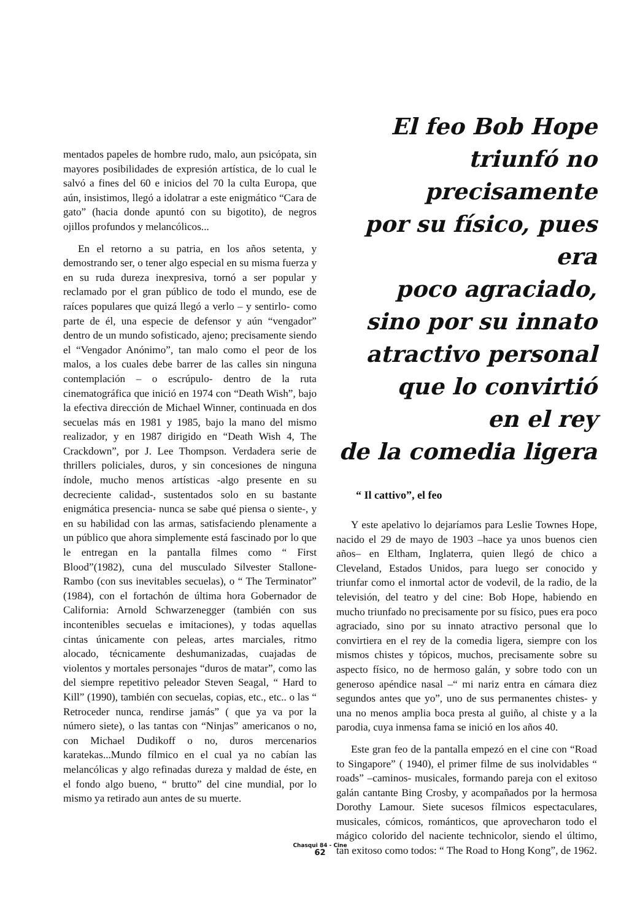mentados papeles de hombre rudo, malo, aun psicópata, sin mayores posibilidades de expresión artística, de lo cual le salvó a fines del 60 e inicios del 70 la culta Europa, que aún, insistimos, llegó a idolatrar a este enigmático “Cara de gato” (hacia donde apuntó con su bigotito), de negros ojillos profundos y melancólicos...
En el retorno a su patria, en los años setenta, y demostrando ser, o tener algo especial en su misma fuerza y en su ruda dureza inexpresiva, tornó a ser popular y reclamado por el gran público de todo el mundo, ese de raíces populares que quizá llegó a verlo – y sentirlo- como parte de él, una especie de defensor y aún “vengador” dentro de un mundo sofisticado, ajeno; precisamente siendo el “Vengador Anónimo”, tan malo como el peor de los malos, a los cuales debe barrer de las calles sin ninguna contemplación – o escrúpulo- dentro de la ruta cinematográfica que inició en 1974 con “Death Wish”, bajo la efectiva dirección de Michael Winner, continuada en dos secuelas más en 1981 y 1985, bajo la mano del mismo realizador, y en 1987 dirigido en “Death Wish 4, The Crackdown”, por J. Lee Thompson. Verdadera serie de thrillers policiales, duros, y sin concesiones de ninguna índole, mucho menos artísticas -algo presente en su decreciente calidad-, sustentados solo en su bastante enigmática presencia- nunca se sabe qué piensa o siente-, y en su habilidad con las armas, satisfaciendo plenamente a un público que ahora simplemente está fascinado por lo que le entregan en la pantalla filmes como “ First Blood”(1982), cuna del musculado Silvester Stallone-Rambo (con sus inevitables secuelas), o “ The Terminator” (1984), con el fortachón de última hora Gobernador de California: Arnold Schwarzenegger (también con sus incontenibles secuelas e imitaciones), y todas aquellas cintas únicamente con peleas, artes marciales, ritmo alocado, técnicamente deshumanizadas, cuajadas de violentos y mortales personajes “duros de matar”, como las del siempre repetitivo peleador Steven Seagal, “ Hard to Kill” (1990), también con secuelas, copias, etc., etc.. o las “ Retroceder nunca, rendirse jamás” ( que ya va por la número siete), o las tantas con “Ninjas” americanos o no, con Michael Dudikoff o no, duros mercenarios karatekas...Mundo fílmico en el cual ya no cabían las melancólicas y algo refinadas dureza y maldad de éste, en el fondo algo bueno, “ brutto” del cine mundial, por lo mismo ya retirado aun antes de su muerte.
El feo Bob Hope
triunfó no precisamente
por su físico, pues era
poco agraciado,
sino por su innato
atractivo personal
que lo convirtió
en el rey
de la comedia ligera
“ Il cattivo”, el feo
Y este apelativo lo dejaríamos para Leslie Townes Hope, nacido el 29 de mayo de 1903 –hace ya unos buenos cien años– en Eltham, Inglaterra, quien llegó de chico a Cleveland, Estados Unidos, para luego ser conocido y triunfar como el inmortal actor de vodevil, de la radio, de la televisión, del teatro y del cine: Bob Hope, habiendo en mucho triunfado no precisamente por su físico, pues era poco agraciado, sino por su innato atractivo personal que lo convirtiera en el rey de la comedia ligera, siempre con los mismos chistes y tópicos, muchos, precisamente sobre su aspecto físico, no de hermoso galán, y sobre todo con un generoso apéndice nasal –“ mi nariz entra en cámara diez segundos antes que yo”, uno de sus permanentes chistes- y una no menos amplia boca presta al guiño, al chiste y a la parodia, cuya inmensa fama se inició en los años 40.
Este gran feo de la pantalla empezó en el cine con “Road to Singapore” ( 1940), el primer filme de sus inolvidables “ roads” –caminos- musicales, formando pareja con el exitoso galán cantante Bing Crosby, y acompañados por la hermosa Dorothy Lamour. Siete sucesos fílmicos espectaculares, musicales, cómicos, románticos, que aprovecharon todo el mágico colorido del naciente technicolor, siendo el último, tan exitoso como todos: “ The Road to Hong Kong”, de 1962.
Chasqui 84 - Cine
62